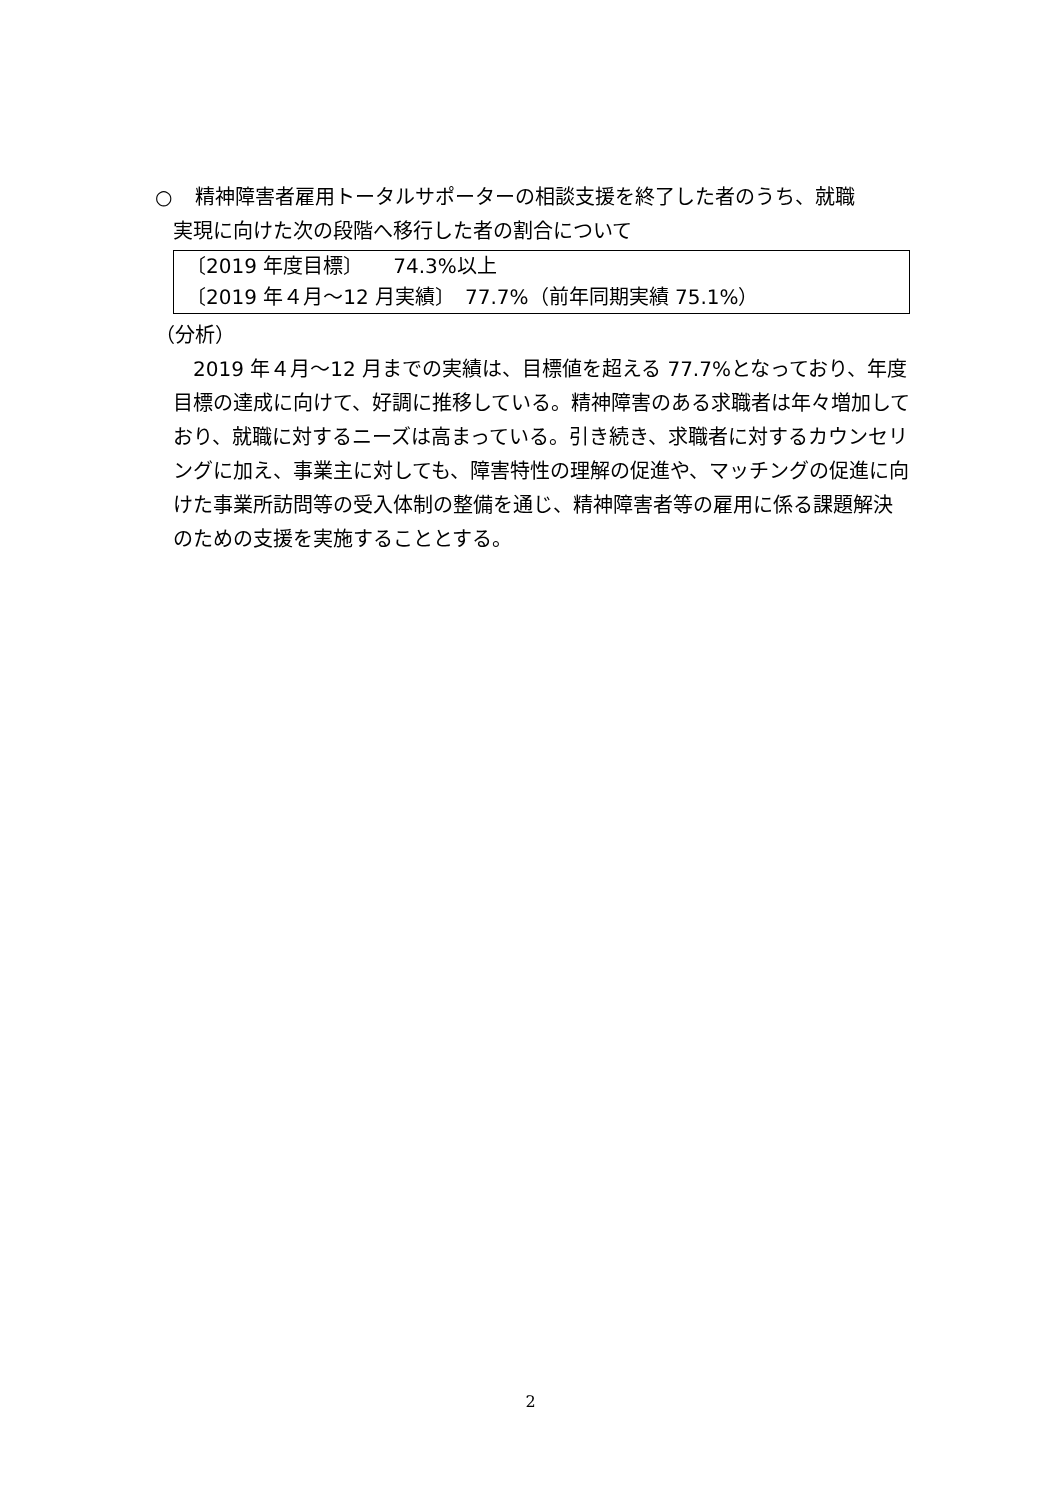○ 精神障害者雇用トータルサポーターの相談支援を終了した者のうち、就職
実現に向けた次の段階へ移行した者の割合について
〔2019 年度目標〕　　74.3%以上
〔2019 年４月～12 月実績〕　77.7%（前年同期実績 75.1%）
（分析）
　2019 年４月～12 月までの実績は、目標値を超える 77.7%となっており、年度目標の達成に向けて、好調に推移している。精神障害のある求職者は年々増加しており、就職に対するニーズは高まっている。引き続き、求職者に対するカウンセリングに加え、事業主に対しても、障害特性の理解の促進や、マッチングの促進に向けた事業所訪問等の受入体制の整備を通じ、精神障害者等の雇用に係る課題解決のための支援を実施することとする。
2